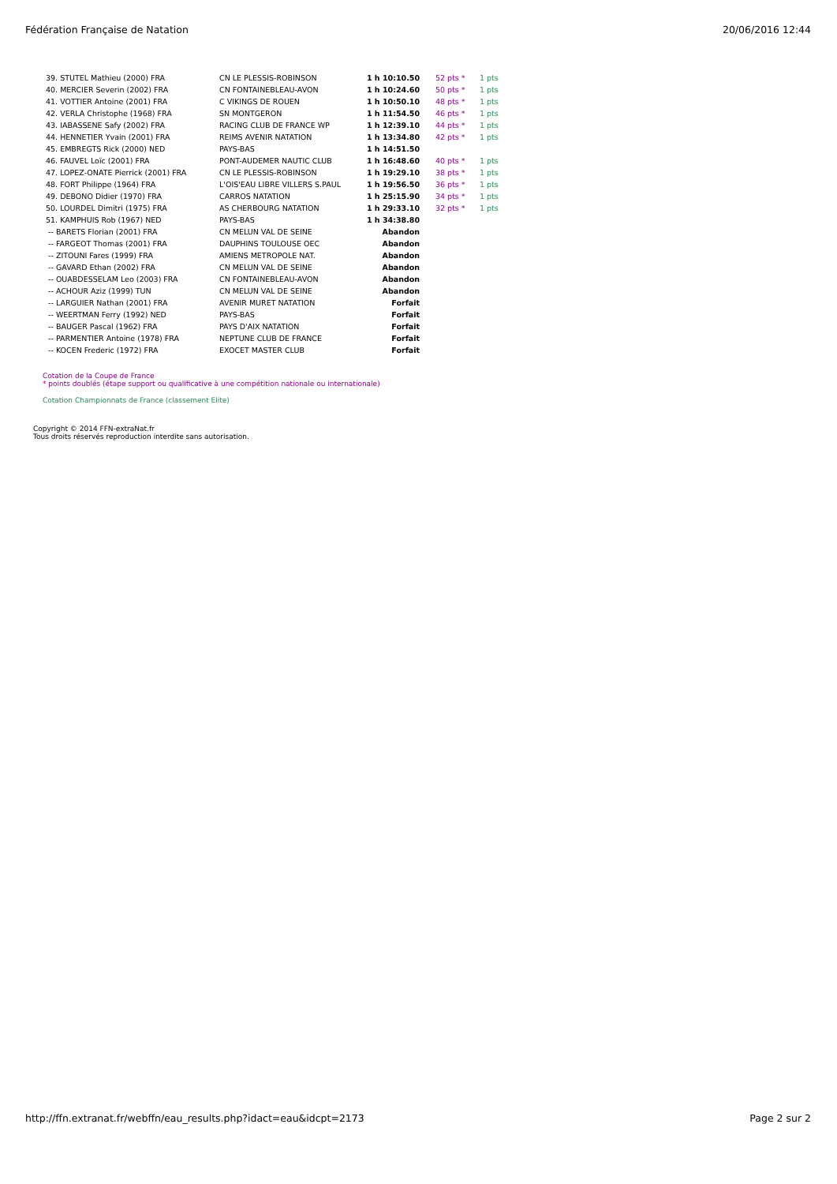Fédération Française de Natation 20/06/2016 12:44
| 39. STUTEL Mathieu (2000) FRA | CN LE PLESSIS-ROBINSON | 1 h 10:10.50 | 52 pts * | 1 pts |
| 40. MERCIER Severin (2002) FRA | CN FONTAINEBLEAU-AVON | 1 h 10:24.60 | 50 pts * | 1 pts |
| 41. VOTTIER Antoine (2001) FRA | C VIKINGS DE ROUEN | 1 h 10:50.10 | 48 pts * | 1 pts |
| 42. VERLA Christophe (1968) FRA | SN MONTGERON | 1 h 11:54.50 | 46 pts * | 1 pts |
| 43. IABASSENE Safy (2002) FRA | RACING CLUB DE FRANCE WP | 1 h 12:39.10 | 44 pts * | 1 pts |
| 44. HENNETIER Yvain (2001) FRA | REIMS AVENIR NATATION | 1 h 13:34.80 | 42 pts * | 1 pts |
| 45. EMBREGTS Rick (2000) NED | PAYS-BAS | 1 h 14:51.50 | | |
| 46. FAUVEL Loïc (2001) FRA | PONT-AUDEMER NAUTIC CLUB | 1 h 16:48.60 | 40 pts * | 1 pts |
| 47. LOPEZ-ONATE Pierrick (2001) FRA | CN LE PLESSIS-ROBINSON | 1 h 19:29.10 | 38 pts * | 1 pts |
| 48. FORT Philippe (1964) FRA | L'OIS'EAU LIBRE VILLERS S.PAUL | 1 h 19:56.50 | 36 pts * | 1 pts |
| 49. DEBONO Didier (1970) FRA | CARROS NATATION | 1 h 25:15.90 | 34 pts * | 1 pts |
| 50. LOURDEL Dimitri (1975) FRA | AS CHERBOURG NATATION | 1 h 29:33.10 | 32 pts * | 1 pts |
| 51. KAMPHUIS Rob (1967) NED | PAYS-BAS | 1 h 34:38.80 | | |
| -- BARETS Florian (2001) FRA | CN MELUN VAL DE SEINE | Abandon | | |
| -- FARGEOT Thomas (2001) FRA | DAUPHINS TOULOUSE OEC | Abandon | | |
| -- ZITOUNI Fares (1999) FRA | AMIENS METROPOLE NAT. | Abandon | | |
| -- GAVARD Ethan (2002) FRA | CN MELUN VAL DE SEINE | Abandon | | |
| -- OUABDESSELAM Leo (2003) FRA | CN FONTAINEBLEAU-AVON | Abandon | | |
| -- ACHOUR Aziz (1999) TUN | CN MELUN VAL DE SEINE | Abandon | | |
| -- LARGUIER Nathan (2001) FRA | AVENIR MURET NATATION | Forfait | | |
| -- WEERTMAN Ferry (1992) NED | PAYS-BAS | Forfait | | |
| -- BAUGER Pascal (1962) FRA | PAYS D'AIX NATATION | Forfait | | |
| -- PARMENTIER Antoine (1978) FRA | NEPTUNE CLUB DE FRANCE | Forfait | | |
| -- KOCEN Frederic (1972) FRA | EXOCET MASTER CLUB | Forfait | | |
Cotation de la Coupe de France
* points doublés (étape support ou qualificative à une compétition nationale ou internationale)
Cotation Championnats de France (classement Elite)
Copyright © 2014 FFN-extraNat.fr
Tous droits réservés reproduction interdite sans autorisation.
http://ffn.extranat.fr/webffn/eau_results.php?idact=eau&idcpt=2173 Page 2 sur 2